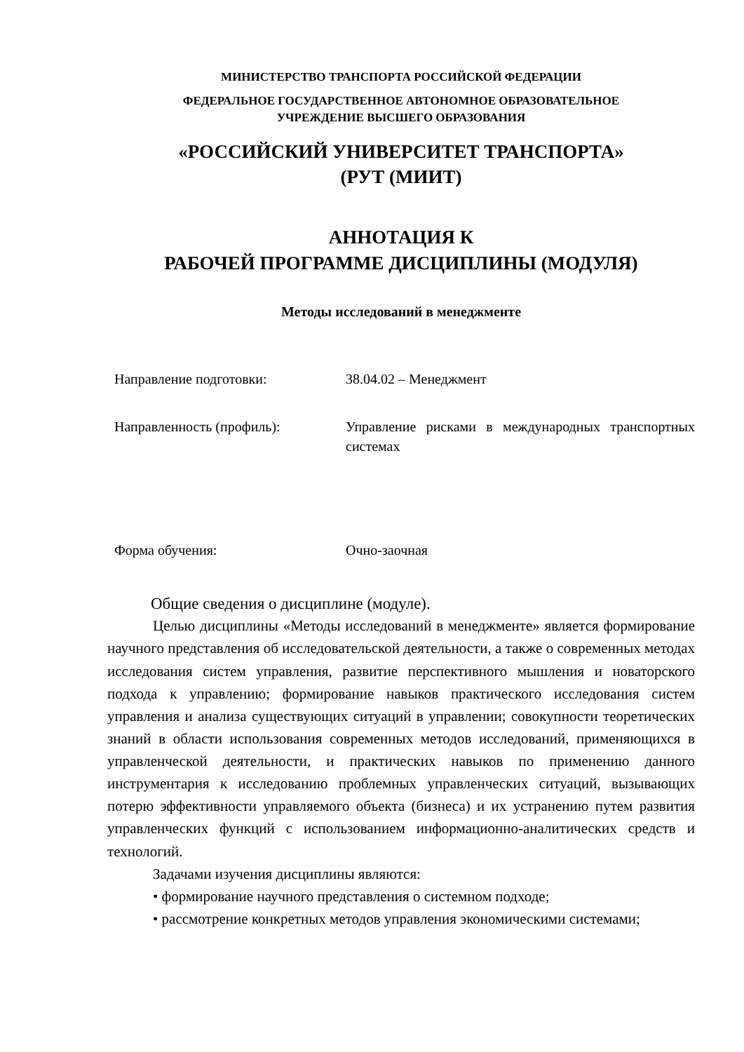МИНИСТЕРСТВО ТРАНСПОРТА РОССИЙСКОЙ ФЕДЕРАЦИИ
ФЕДЕРАЛЬНОЕ ГОСУДАРСТВЕННОЕ АВТОНОМНОЕ ОБРАЗОВАТЕЛЬНОЕ
УЧРЕЖДЕНИЕ ВЫСШЕГО ОБРАЗОВАНИЯ
«РОССИЙСКИЙ УНИВЕРСИТЕТ ТРАНСПОРТА»
(РУТ (МИИТ)
АННОТАЦИЯ К
РАБОЧЕЙ ПРОГРАММЕ ДИСЦИПЛИНЫ (МОДУЛЯ)
Методы исследований в менеджменте
Направление подготовки: 38.04.02 – Менеджмент
Направленность (профиль): Управление рисками в международных транспортных системах
Форма обучения: Очно-заочная
Общие сведения о дисциплине (модуле).
Целью дисциплины «Методы исследований в менеджменте» является формирование научного представления об исследовательской деятельности, а также о современных методах исследования систем управления, развитие перспективного мышления и новаторского подхода к управлению; формирование навыков практического исследования систем управления и анализа существующих ситуаций в управлении; совокупности теоретических знаний в области использования современных методов исследований, применяющихся в управленческой деятельности, и практических навыков по применению данного инструментария к исследованию проблемных управленческих ситуаций, вызывающих потерю эффективности управляемого объекта (бизнеса) и их устранению путем развития управленческих функций с использованием информационно-аналитических средств и технологий.
Задачами изучения дисциплины являются:
• формирование научного представления о системном подходе;
• рассмотрение конкретных методов управления экономическими системами;